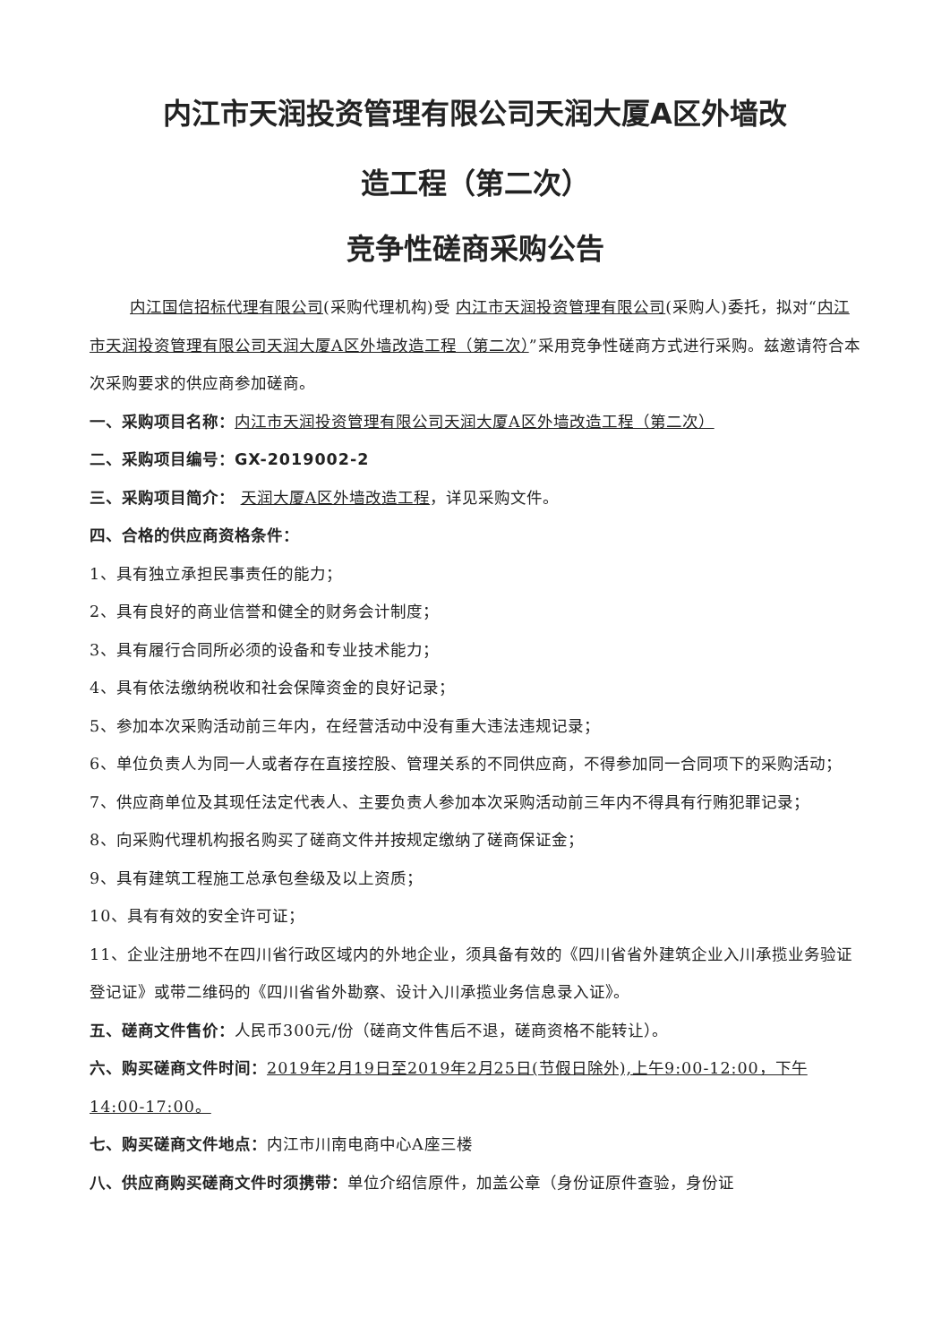内江市天润投资管理有限公司天润大厦A区外墙改
造工程（第二次）
竞争性磋商采购公告
内江国信招标代理有限公司(采购代理机构)受 内江市天润投资管理有限公司(采购人)委托，拟对“内江市天润投资管理有限公司天润大厦A区外墙改造工程（第二次）”采用竞争性磋商方式进行采购。兹邀请符合本次采购要求的供应商参加磋商。
一、采购项目名称：内江市天润投资管理有限公司天润大厦A区外墙改造工程（第二次）
二、采购项目编号：GX-2019002-2
三、采购项目简介： 天润大厦A区外墙改造工程，详见采购文件。
四、合格的供应商资格条件：
1、具有独立承担民事责任的能力；
2、具有良好的商业信誉和健全的财务会计制度；
3、具有履行合同所必须的设备和专业技术能力；
4、具有依法缴纳税收和社会保障资金的良好记录；
5、参加本次采购活动前三年内，在经营活动中没有重大违法违规记录；
6、单位负责人为同一人或者存在直接控股、管理关系的不同供应商，不得参加同一合同项下的采购活动；
7、供应商单位及其现任法定代表人、主要负责人参加本次采购活动前三年内不得具有行贿犯罪记录；
8、向采购代理机构报名购买了磋商文件并按规定缴纳了磋商保证金；
9、具有建筑工程施工总承包叁级及以上资质；
10、具有有效的安全许可证；
11、企业注册地不在四川省行政区域内的外地企业，须具备有效的《四川省省外建筑企业入川承揽业务验证登记证》或带二维码的《四川省省外勘察、设计入川承揽业务信息录入证》。
五、磋商文件售价：人民币300元/份（磋商文件售后不退，磋商资格不能转让）。
六、购买磋商文件时间：2019年2月19日至2019年2月25日(节假日除外),上午9:00-12:00，下午14:00-17:00。
七、购买磋商文件地点：内江市川南电商中心A座三楼
八、供应商购买磋商文件时须携带：单位介绍信原件，加盖公章（身份证原件查验，身份证